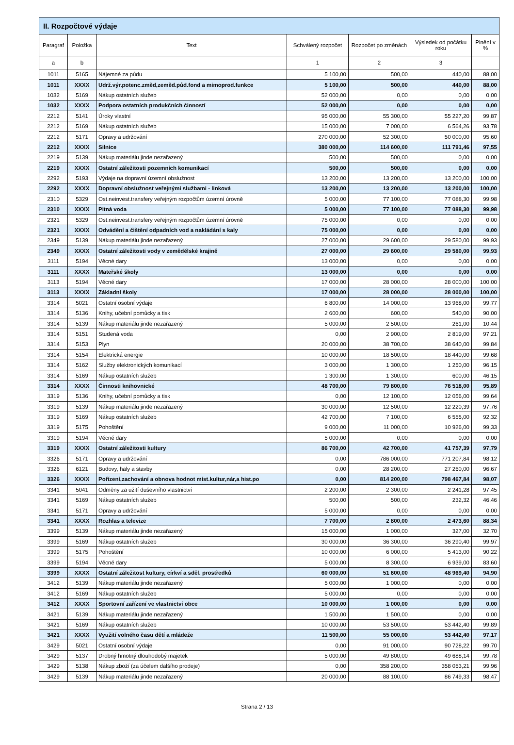| II. Rozpočtové výdaje | | | | | | |
| --- | --- | --- | --- | --- | --- | --- |
| Paragraf | Položka | Text | Schválený rozpočet | Rozpočet po změnách | Výsledek od počátku roku | Plnění v % |
| a | b | | 1 | 2 | 3 | |
| 1011 | 5165 | Nájemné za půdu | 5 100,00 | 500,00 | 440,00 | 88,00 |
| 1011 | XXXX | Udrž.výr.potenc.změd,zeměd.půd.fond a mimoprod.funkce | 5 100,00 | 500,00 | 440,00 | 88,00 |
| 1032 | 5169 | Nákup ostatních služeb | 52 000,00 | 0,00 | 0,00 | 0,00 |
| 1032 | XXXX | Podpora ostatních produkčních činností | 52 000,00 | 0,00 | 0,00 | 0,00 |
| 2212 | 5141 | Úroky vlastní | 95 000,00 | 55 300,00 | 55 227,20 | 99,87 |
| 2212 | 5169 | Nákup ostatních služeb | 15 000,00 | 7 000,00 | 6 564,26 | 93,78 |
| 2212 | 5171 | Opravy a udržování | 270 000,00 | 52 300,00 | 50 000,00 | 95,60 |
| 2212 | XXXX | Silnice | 380 000,00 | 114 600,00 | 111 791,46 | 97,55 |
| 2219 | 5139 | Nákup materiálu jinde nezařazený | 500,00 | 500,00 | 0,00 | 0,00 |
| 2219 | XXXX | Ostatní záležitosti pozemních komunikací | 500,00 | 500,00 | 0,00 | 0,00 |
| 2292 | 5193 | Výdaje na dopravní územní obslužnost | 13 200,00 | 13 200,00 | 13 200,00 | 100,00 |
| 2292 | XXXX | Dopravní obslužnost veřejnými službami - linková | 13 200,00 | 13 200,00 | 13 200,00 | 100,00 |
| 2310 | 5329 | Ost.neinvest.transfery veřejným rozpočtům územní úrovně | 5 000,00 | 77 100,00 | 77 088,30 | 99,98 |
| 2310 | XXXX | Pitná voda | 5 000,00 | 77 100,00 | 77 088,30 | 99,98 |
| 2321 | 5329 | Ost.neinvest.transfery veřejným rozpočtům územní úrovně | 75 000,00 | 0,00 | 0,00 | 0,00 |
| 2321 | XXXX | Odvádění a čištění odpadních vod a nakládání s kaly | 75 000,00 | 0,00 | 0,00 | 0,00 |
| 2349 | 5139 | Nákup materiálu jinde nezařazený | 27 000,00 | 29 600,00 | 29 580,00 | 99,93 |
| 2349 | XXXX | Ostatní záležitosti vody v zemědělské krajině | 27 000,00 | 29 600,00 | 29 580,00 | 99,93 |
| 3111 | 5194 | Věcné dary | 13 000,00 | 0,00 | 0,00 | 0,00 |
| 3111 | XXXX | Mateřské školy | 13 000,00 | 0,00 | 0,00 | 0,00 |
| 3113 | 5194 | Věcné dary | 17 000,00 | 28 000,00 | 28 000,00 | 100,00 |
| 3113 | XXXX | Základní školy | 17 000,00 | 28 000,00 | 28 000,00 | 100,00 |
| 3314 | 5021 | Ostatní osobní výdaje | 6 800,00 | 14 000,00 | 13 968,00 | 99,77 |
| 3314 | 5136 | Knihy, učební pomůcky a tisk | 2 600,00 | 600,00 | 540,00 | 90,00 |
| 3314 | 5139 | Nákup materiálu jinde nezařazený | 5 000,00 | 2 500,00 | 261,00 | 10,44 |
| 3314 | 5151 | Studená voda | 0,00 | 2 900,00 | 2 819,00 | 97,21 |
| 3314 | 5153 | Plyn | 20 000,00 | 38 700,00 | 38 640,00 | 99,84 |
| 3314 | 5154 | Elektrická energie | 10 000,00 | 18 500,00 | 18 440,00 | 99,68 |
| 3314 | 5162 | Služby elektronických komunikací | 3 000,00 | 1 300,00 | 1 250,00 | 96,15 |
| 3314 | 5169 | Nákup ostatních služeb | 1 300,00 | 1 300,00 | 600,00 | 46,15 |
| 3314 | XXXX | Činnosti knihovnické | 48 700,00 | 79 800,00 | 76 518,00 | 95,89 |
| 3319 | 5136 | Knihy, učební pomůcky a tisk | 0,00 | 12 100,00 | 12 056,00 | 99,64 |
| 3319 | 5139 | Nákup materiálu jinde nezařazený | 30 000,00 | 12 500,00 | 12 220,39 | 97,76 |
| 3319 | 5169 | Nákup ostatních služeb | 42 700,00 | 7 100,00 | 6 555,00 | 92,32 |
| 3319 | 5175 | Pohoštění | 9 000,00 | 11 000,00 | 10 926,00 | 99,33 |
| 3319 | 5194 | Věcné dary | 5 000,00 | 0,00 | 0,00 | 0,00 |
| 3319 | XXXX | Ostatní záležitosti kultury | 86 700,00 | 42 700,00 | 41 757,39 | 97,79 |
| 3326 | 5171 | Opravy a udržování | 0,00 | 786 000,00 | 771 207,84 | 98,12 |
| 3326 | 6121 | Budovy, haly a stavby | 0,00 | 28 200,00 | 27 260,00 | 96,67 |
| 3326 | XXXX | Pořízení,zachování a obnova hodnot míst.kultur,nár,a hist.po | 0,00 | 814 200,00 | 798 467,84 | 98,07 |
| 3341 | 5041 | Odměny za užití duševního vlastnictví | 2 200,00 | 2 300,00 | 2 241,28 | 97,45 |
| 3341 | 5169 | Nákup ostatních služeb | 500,00 | 500,00 | 232,32 | 46,46 |
| 3341 | 5171 | Opravy a udržování | 5 000,00 | 0,00 | 0,00 | 0,00 |
| 3341 | XXXX | Rozhlas a televize | 7 700,00 | 2 800,00 | 2 473,60 | 88,34 |
| 3399 | 5139 | Nákup materiálu jinde nezařazený | 15 000,00 | 1 000,00 | 327,00 | 32,70 |
| 3399 | 5169 | Nákup ostatních služeb | 30 000,00 | 36 300,00 | 36 290,40 | 99,97 |
| 3399 | 5175 | Pohoštění | 10 000,00 | 6 000,00 | 5 413,00 | 90,22 |
| 3399 | 5194 | Věcné dary | 5 000,00 | 8 300,00 | 6 939,00 | 83,60 |
| 3399 | XXXX | Ostatní záležitost kultury, církví a sděl. prostředků | 60 000,00 | 51 600,00 | 48 969,40 | 94,90 |
| 3412 | 5139 | Nákup materiálu jinde nezařazený | 5 000,00 | 1 000,00 | 0,00 | 0,00 |
| 3412 | 5169 | Nákup ostatních služeb | 5 000,00 | 0,00 | 0,00 | 0,00 |
| 3412 | XXXX | Sportovní zařízení ve vlastnictví obce | 10 000,00 | 1 000,00 | 0,00 | 0,00 |
| 3421 | 5139 | Nákup materiálu jinde nezařazený | 1 500,00 | 1 500,00 | 0,00 | 0,00 |
| 3421 | 5169 | Nákup ostatních služeb | 10 000,00 | 53 500,00 | 53 442,40 | 99,89 |
| 3421 | XXXX | Využití volného času dětí a mládeže | 11 500,00 | 55 000,00 | 53 442,40 | 97,17 |
| 3429 | 5021 | Ostatní osobní výdaje | 0,00 | 91 000,00 | 90 728,22 | 99,70 |
| 3429 | 5137 | Drobný hmotný dlouhodobý majetek | 5 000,00 | 49 800,00 | 49 688,14 | 99,78 |
| 3429 | 5138 | Nákup zboží (za účelem dalšího prodeje) | 0,00 | 358 200,00 | 358 053,21 | 99,96 |
| 3429 | 5139 | Nákup materiálu jinde nezařazený | 20 000,00 | 88 100,00 | 86 749,33 | 98,47 |
Strana 2 / 13